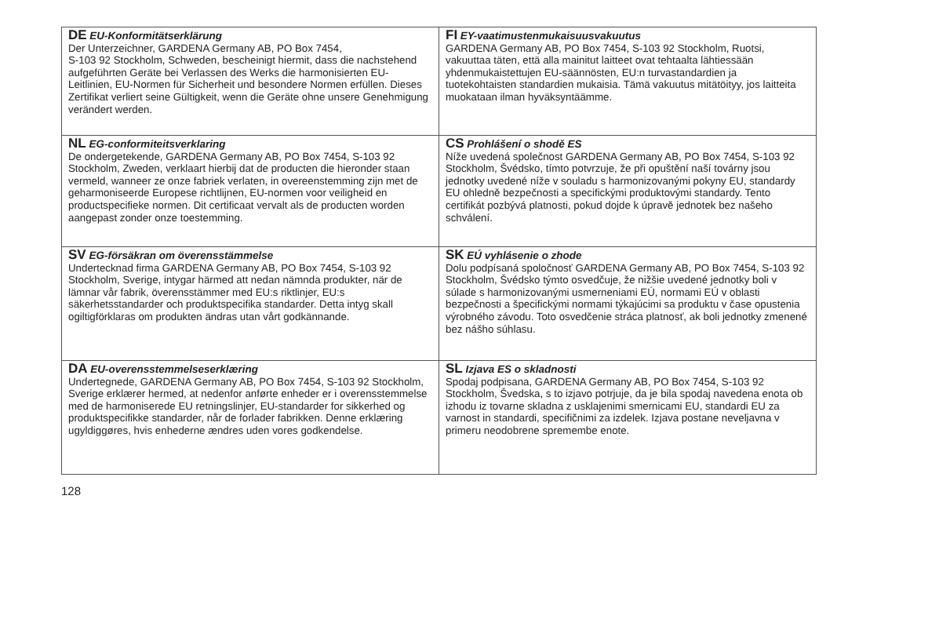| DE EU-Konformitätserklärung Der Unterzeichner, GARDENA Germany AB, PO Box 7454, S-103 92 Stockholm, Schweden, bescheinigt hiermit, dass die nachstehend aufgeführten Geräte bei Verlassen des Werks die harmonisierten EU-Leitlinien, EU-Normen für Sicherheit und besondere Normen erfüllen. Dieses Zertifikat verliert seine Gültigkeit, wenn die Geräte ohne unsere Genehmigung verändert werden. | FI EY-vaatimustenmukaisuusvakuutus GARDENA Germany AB, PO Box 7454, S-103 92 Stockholm, Ruotsi, vakuuttaa täten, että alla mainitut laitteet ovat tehtaalta lähtiessään yhdenmukaistettujen EU-säännösten, EU:n turvastandardien ja tuotekohtaisten standardien mukaisia. Tämä vakuutus mitätöityy, jos laitteita muokataan ilman hyväksyntäämme. |
| NL EG-conformiteitsverklaring De ondergetekende, GARDENA Germany AB, PO Box 7454, S-103 92 Stockholm, Zweden, verklaart hierbij dat de producten die hieronder staan vermeld, wanneer ze onze fabriek verlaten, in overeenstemming zijn met de geharmoniseerde Europese richtlijnen, EU-normen voor veiligheid en productspecifieke normen. Dit certificaat vervalt als de producten worden aangepast zonder onze toestemming. | CS Prohlášení o shodě ES Níže uvedená společnost GARDENA Germany AB, PO Box 7454, S-103 92 Stockholm, Švédsko, tímto potvrzuje, že při opuštění naší továrny jsou jednotky uvedené níže v souladu s harmonizovanými pokyny EU, standardy EU ohledně bezpečnosti a specifickými produktovými standardy. Tento certifikát pozbývá platnosti, pokud dojde k úpravě jednotek bez našeho schválení. |
| SV EG-försäkran om överensstämmelse Undertecknad firma GARDENA Germany AB, PO Box 7454, S-103 92 Stockholm, Sverige, intygar härmed att nedan nämnda produkter, när de lämnar vår fabrik, överensstämmer med EU:s riktlinjer, EU:s säkerhetsstandarder och produktspecifika standarder. Detta intyg skall ogiltigförklaras om produkten ändras utan vårt godkännande. | SK EÚ vyhlásenie o zhode Dolu podpísaná spoločnosť GARDENA Germany AB, PO Box 7454, S-103 92 Stockholm, Švédsko týmto osvedčuje, že nižšie uvedené jednotky boli v súlade s harmonizovanými usmerneniami EÚ, normami EÚ v oblasti bezpečnosti a špecifickými normami týkajúcimi sa produktu v čase opustenia výrobného závodu. Toto osvedčenie stráca platnosť, ak boli jednotky zmenené bez nášho súhlasu. |
| DA EU-overensstemmelseserklæring Undertegnede, GARDENA Germany AB, PO Box 7454, S-103 92 Stockholm, Sverige erklærer hermed, at nedenfor anførte enheder er i overensstemmelse med de harmoniserede EU retningslinjer, EU-standarder for sikkerhed og produktspecifikke standarder, når de forlader fabrikken. Denne erklæring ugyldiggøres, hvis enhederne ændres uden vores godkendelse. | SL Izjava ES o skladnosti Spodaj podpisana, GARDENA Germany AB, PO Box 7454, S-103 92 Stockholm, Švedska, s to izjavo potrjuje, da je bila spodaj navedena enota ob izhodu iz tovarne skladna z usklajenimi smernicami EU, standardi EU za varnost in standardi, specifičnimi za izdelek. Izjava postane neveljavna v primeru neodobrene spremembe enote. |
128